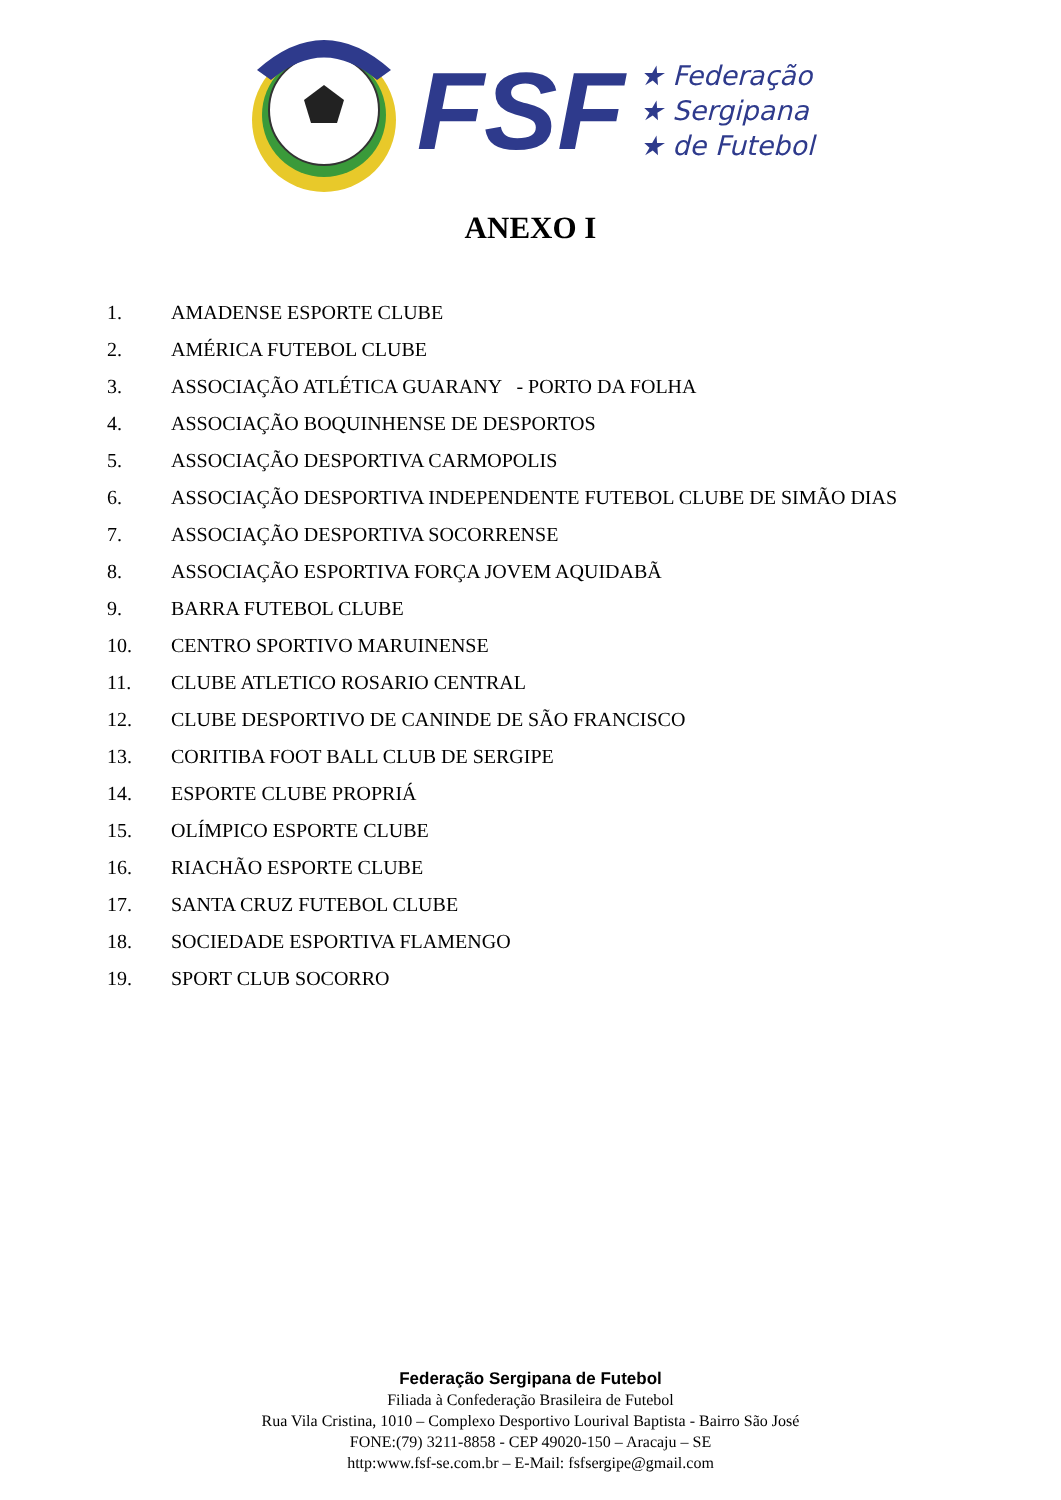FSF
★ Federação
★ Sergipana
★ de Futebol
ANEXO I
1. AMADENSE ESPORTE CLUBE
2. AMÉRICA FUTEBOL CLUBE
3. ASSOCIAÇÃO ATLÉTICA GUARANY - PORTO DA FOLHA
4. ASSOCIAÇÃO BOQUINHENSE DE DESPORTOS
5. ASSOCIAÇÃO DESPORTIVA CARMOPOLIS
6. ASSOCIAÇÃO DESPORTIVA INDEPENDENTE FUTEBOL CLUBE DE SIMÃO DIAS
7. ASSOCIAÇÃO DESPORTIVA SOCORRENSE
8. ASSOCIAÇÃO ESPORTIVA FORÇA JOVEM AQUIDABÃ
9. BARRA FUTEBOL CLUBE
10. CENTRO SPORTIVO MARUINENSE
11. CLUBE ATLETICO ROSARIO CENTRAL
12. CLUBE DESPORTIVO DE CANINDE DE SÃO FRANCISCO
13. CORITIBA FOOT BALL CLUB DE SERGIPE
14. ESPORTE CLUBE PROPRIÁ
15. OLÍMPICO ESPORTE CLUBE
16. RIACHÃO ESPORTE CLUBE
17. SANTA CRUZ FUTEBOL CLUBE
18. SOCIEDADE ESPORTIVA FLAMENGO
19. SPORT CLUB SOCORRO
Federação Sergipana de Futebol
Filiada à Confederação Brasileira de Futebol
Rua Vila Cristina, 1010 – Complexo Desportivo Lourival Baptista - Bairro São José
FONE:(79) 3211-8858 - CEP 49020-150 – Aracaju – SE
http:www.fsf-se.com.br – E-Mail: fsfsergipe@gmail.com